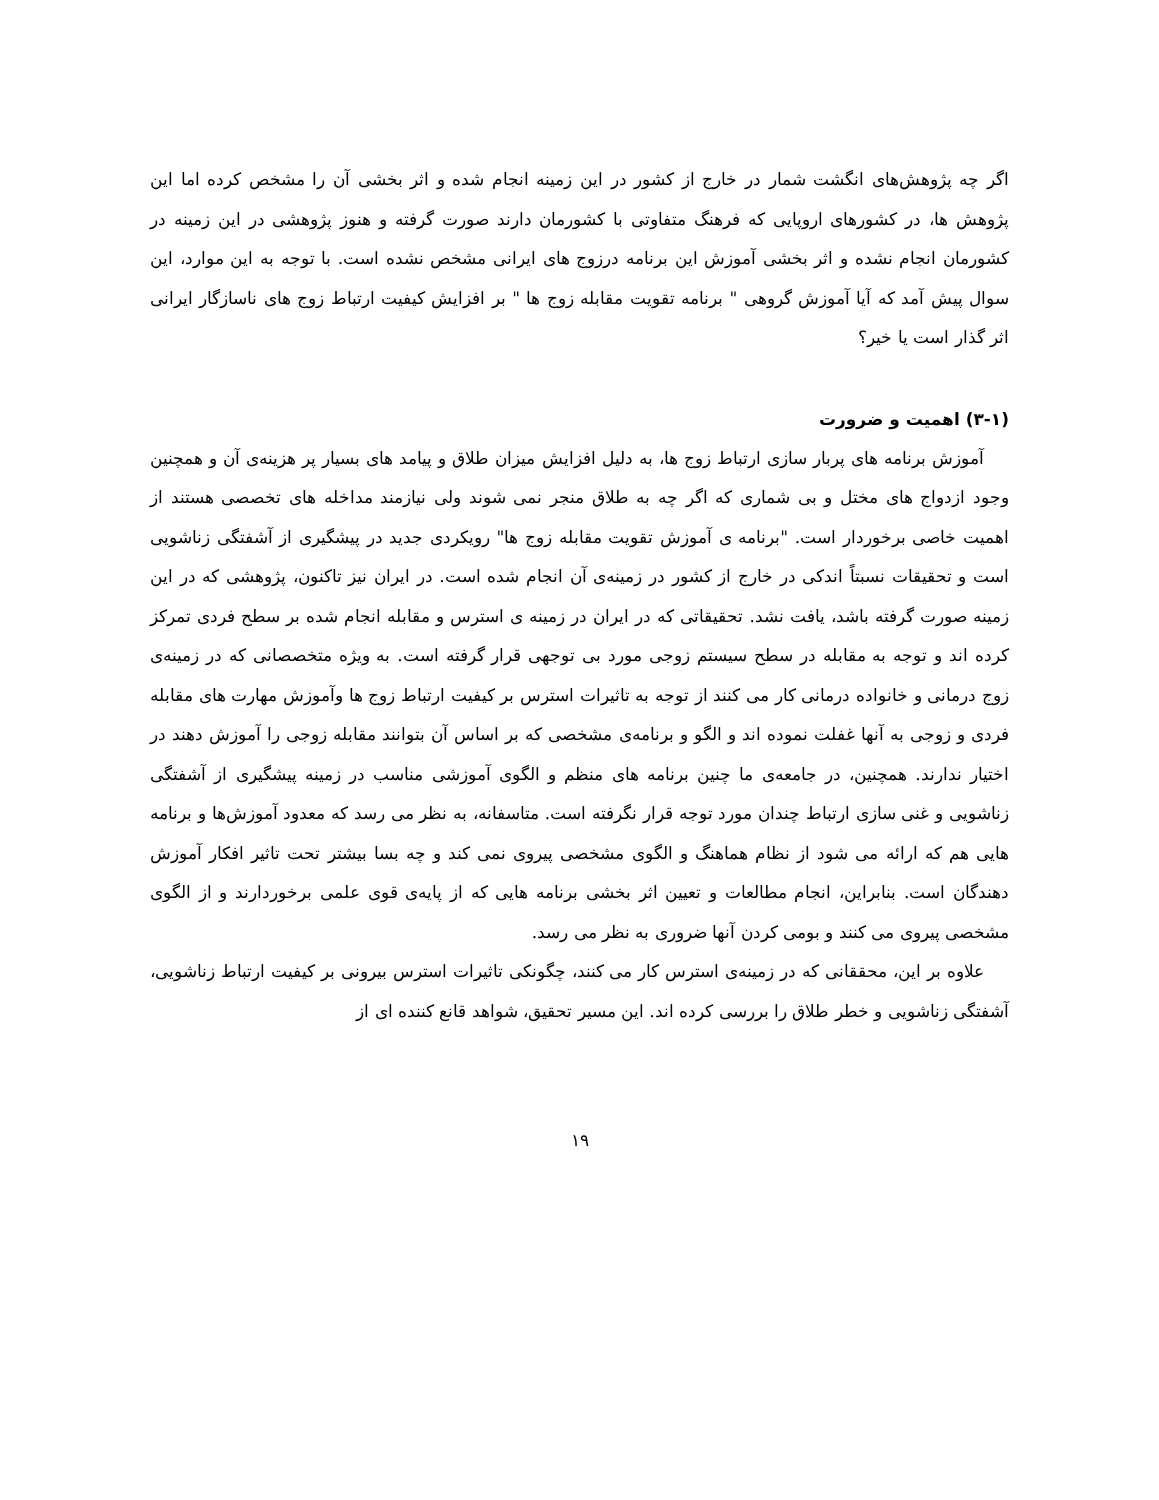اگر چه پژوهش‌های انگشت شمار در خارج از کشور در این زمینه انجام شده و اثر بخشی آن را مشخص کرده اما این پژوهش ها، در کشورهای اروپایی که فرهنگ متفاوتی با کشورمان دارند صورت گرفته و هنوز پژوهشی در این زمینه در کشورمان انجام نشده و اثر بخشی آموزش این برنامه درزوج های ایرانی مشخص نشده است. با توجه به این موارد، این سوال پیش آمد که آیا آموزش گروهی " برنامه تقویت مقابله زوج ها " بر افزایش کیفیت ارتباط زوج های ناسازگار ایرانی اثر گذار است یا خیر؟
(۳-۱) اهمیت و ضرورت
آموزش برنامه های پربار سازی ارتباط زوج ها، به دلیل افزایش میزان طلاق و پیامد های بسیار پر هزینه‌ی آن و همچنین وجود ازدواج های مختل و بی شماری که اگر چه به طلاق منجر نمی شوند ولی نیازمند مداخله های تخصصی هستند از اهمیت خاصی برخوردار است. "برنامه ی آموزش تقویت مقابله زوج ها" رویکردی جدید در پیشگیری از آشفتگی زناشویی است و تحقیقات نسبتاً اندکی در خارج از کشور در زمینه‌ی آن انجام شده است. در ایران نیز تاکنون، پژوهشی که در این زمینه صورت گرفته باشد، یافت نشد. تحقیقاتی که در ایران در زمینه ی استرس و مقابله انجام شده بر سطح فردی تمرکز کرده اند و توجه به مقابله در سطح سیستم زوجی مورد بی توجهی قرار گرفته است. به ویژه متخصصانی که در زمینه‌ی زوج درمانی و خانواده درمانی کار می کنند از توجه به تاثیرات استرس بر کیفیت ارتباط زوج ها وآموزش مهارت های مقابله فردی و زوجی به آنها غفلت نموده اند و الگو و برنامه‌ی مشخصی که بر اساس آن بتوانند مقابله زوجی را آموزش دهند در اختیار ندارند. همچنین، در جامعه‌ی ما چنین برنامه های منظم و الگوی آموزشی مناسب در زمینه پیشگیری از آشفتگی زناشویی و غنی سازی ارتباط چندان مورد توجه قرار نگرفته است. متاسفانه، به نظر می رسد که معدود آموزش‌ها و برنامه هایی هم که ارائه می شود از نظام هماهنگ و الگوی مشخصی پیروی نمی کند و چه بسا بیشتر تحت تاثیر افکار آموزش دهندگان است. بنابراین، انجام مطالعات و تعیین اثر بخشی برنامه هایی که از پایه‌ی قوی علمی برخوردارند و از الگوی مشخصی پیروی می کنند و بومی کردن آنها ضروری به نظر می رسد.
علاوه بر این، محققانی که در زمینه‌ی استرس کار می کنند، چگونکی تاثیرات استرس بیرونی بر کیفیت ارتباط زناشویی، آشفتگی زناشویی و خطر طلاق را بررسی کرده اند. این مسیر تحقیق، شواهد قانع کننده ای از
۱۹